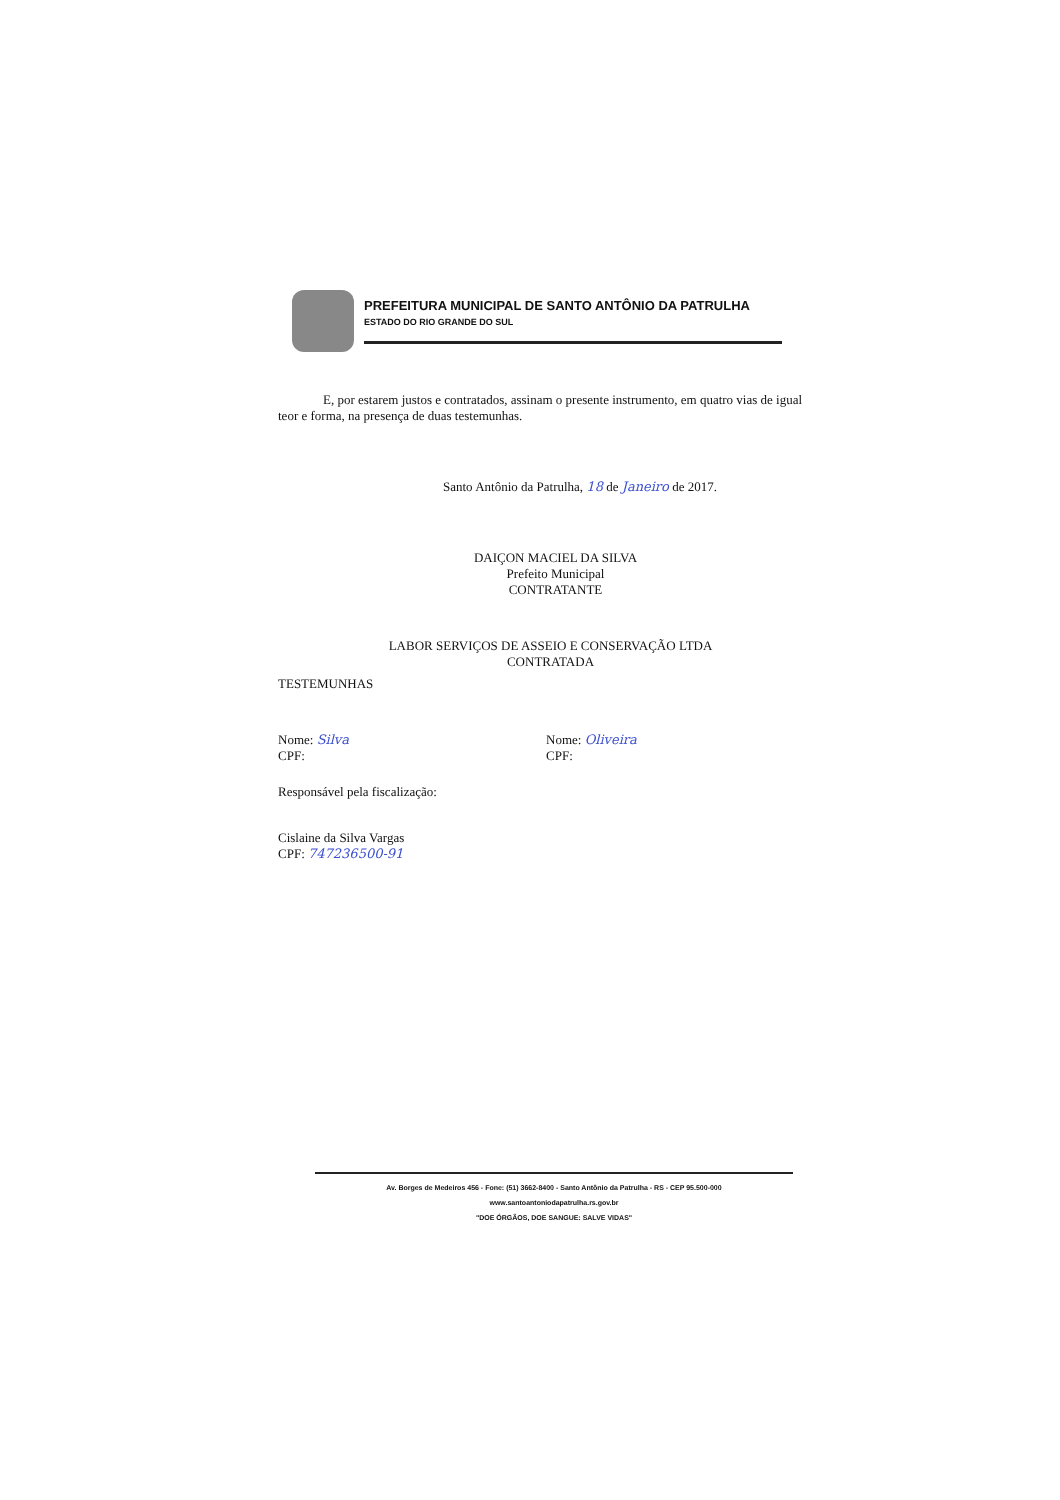PREFEITURA MUNICIPAL DE SANTO ANTÔNIO DA PATRULHA
ESTADO DO RIO GRANDE DO SUL
E, por estarem justos e contratados, assinam o presente instrumento, em quatro vias de igual teor e forma, na presença de duas testemunhas.
Santo Antônio da Patrulha, 18 de Janeiro de 2017.
DAIÇON MACIEL DA SILVA
Prefeito Municipal
CONTRATANTE
LABOR SERVIÇOS DE ASSEIO E CONSERVAÇÃO LTDA
CONTRATADA
TESTEMUNHAS
Nome: Silva
CPF:
Nome: Oliveira
CPF:
Responsável pela fiscalização:
Cislaine da Silva Vargas
CPF: 747236500-91
Av. Borges de Medeiros 456 - Fone: (51) 3662-8400 - Santo Antônio da Patrulha - RS - CEP 95.500-000
www.santoantoniodapatrulha.rs.gov.br
"DOE ÓRGÃOS, DOE SANGUE: SALVE VIDAS"